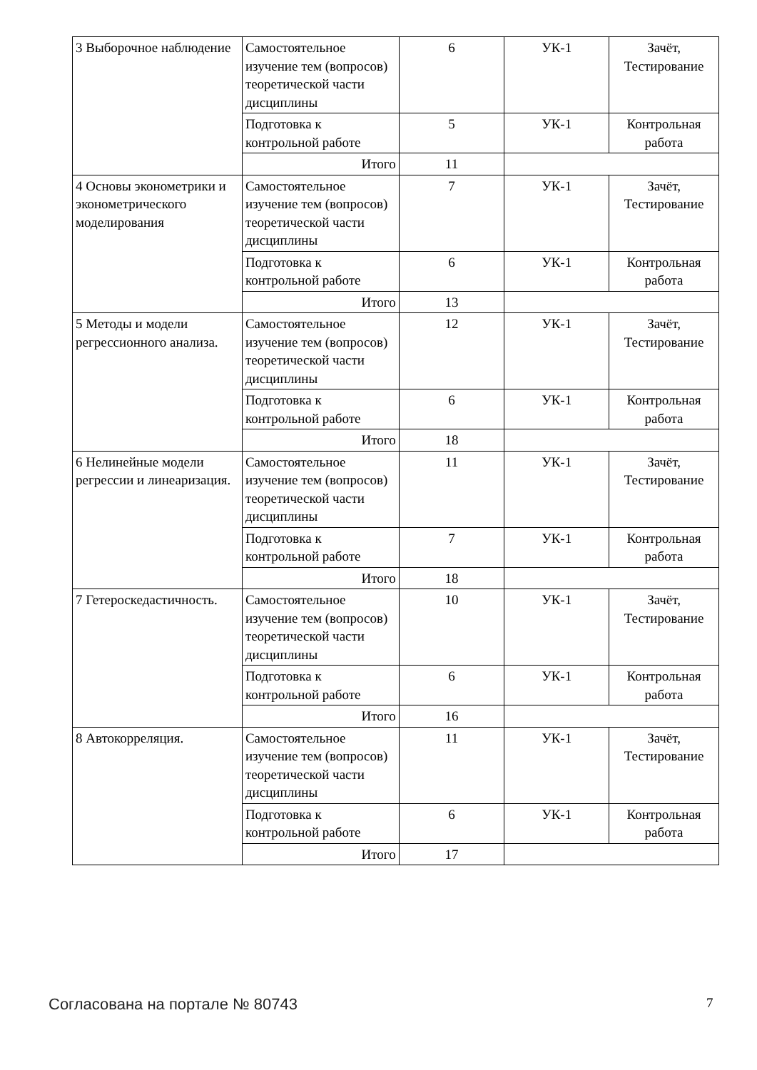| 3 Выборочное наблюдение | Самостоятельное изучение тем (вопросов) теоретической части дисциплины | 6 | УК-1 | Зачёт, Тестирование |
| | Подготовка к контрольной работе | 5 | УК-1 | Контрольная работа |
| | Итого | 11 | | |
| 4 Основы эконометрики и эконометрического моделирования | Самостоятельное изучение тем (вопросов) теоретической части дисциплины | 7 | УК-1 | Зачёт, Тестирование |
| | Подготовка к контрольной работе | 6 | УК-1 | Контрольная работа |
| | Итого | 13 | | |
| 5 Методы и модели регрессионного анализа. | Самостоятельное изучение тем (вопросов) теоретической части дисциплины | 12 | УК-1 | Зачёт, Тестирование |
| | Подготовка к контрольной работе | 6 | УК-1 | Контрольная работа |
| | Итого | 18 | | |
| 6 Нелинейные модели регрессии и линеаризация. | Самостоятельное изучение тем (вопросов) теоретической части дисциплины | 11 | УК-1 | Зачёт, Тестирование |
| | Подготовка к контрольной работе | 7 | УК-1 | Контрольная работа |
| | Итого | 18 | | |
| 7 Гетероскедастичность. | Самостоятельное изучение тем (вопросов) теоретической части дисциплины | 10 | УК-1 | Зачёт, Тестирование |
| | Подготовка к контрольной работе | 6 | УК-1 | Контрольная работа |
| | Итого | 16 | | |
| 8 Автокорреляция. | Самостоятельное изучение тем (вопросов) теоретической части дисциплины | 11 | УК-1 | Зачёт, Тестирование |
| | Подготовка к контрольной работе | 6 | УК-1 | Контрольная работа |
| | Итого | 17 | | |
Согласована на портале № 80743 7